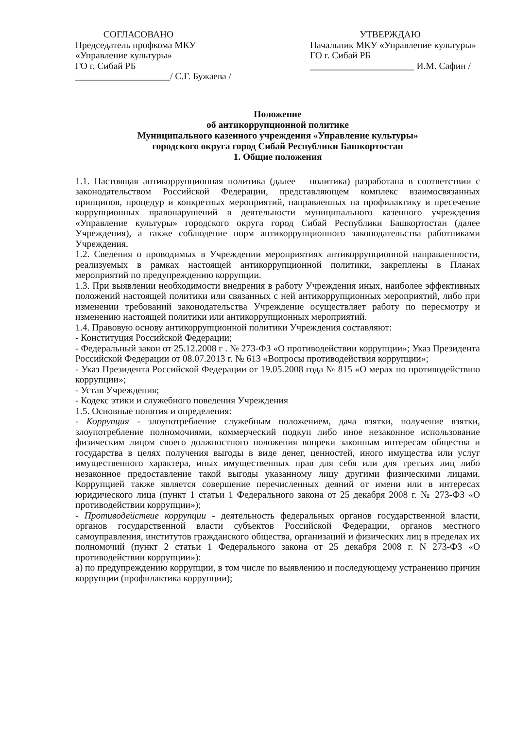СОГЛАСОВАНО
Председатель профкома МКУ
«Управление культуры»
ГО г. Сибай РБ
____________________/ С.Г. Бужаева /
УТВЕРЖДАЮ
Начальник МКУ «Управление культуры» ГО г. Сибай РБ
______________________ И.М. Сафин /
Положение
об антикоррупционной политике
Муниципального казенного учреждения «Управление культуры»
городского округа город Сибай Республики Башкортостан
1. Общие положения
1.1. Настоящая антикоррупционная политика (далее – политика) разработана в соответствии с законодательством Российской Федерации, представляющем комплекс взаимосвязанных принципов, процедур и конкретных мероприятий, направленных на профилактику и пресечение коррупционных правонарушений в деятельности муниципального казенного учреждения «Управление культуры» городского округа город Сибай Республики Башкортостан (далее Учреждения), а также соблюдение норм антикоррупционного законодательства работниками Учреждения.
1.2. Сведения о проводимых в Учреждении мероприятиях антикоррупционной направленности, реализуемых в рамках настоящей антикоррупционной политики, закреплены в Планах мероприятий по предупреждению коррупции.
1.3. При выявлении необходимости внедрения в работу Учреждения иных, наиболее эффективных положений настоящей политики или связанных с ней антикоррупционных мероприятий, либо при изменении требований законодательства Учреждение осуществляет работу по пересмотру и изменению настоящей политики или антикоррупционных мероприятий.
1.4. Правовую основу антикоррупционной политики Учреждения составляют:
- Конституция Российской Федерации;
- Федеральный закон от 25.12.2008 г . № 273-ФЗ «О противодействии коррупции»; Указ Президента Российской Федерации от 08.07.2013 г. № 613 «Вопросы противодействия коррупции»;
- Указ Президента Российской Федерации от 19.05.2008 года № 815 «О мерах по противодействию коррупции»;
- Устав Учреждения;
- Кодекс этики и служебного поведения Учреждения
1.5. Основные понятия и определения:
- Коррупция - злоупотребление служебным положением, дача взятки, получение взятки, злоупотребление полномочиями, коммерческий подкуп либо иное незаконное использование физическим лицом своего должностного положения вопреки законным интересам общества и государства в целях получения выгоды в виде денег, ценностей, иного имущества или услуг имущественного характера, иных имущественных прав для себя или для третьих лиц либо незаконное предоставление такой выгоды указанному лицу другими физическими лицами. Коррупцией также является совершение перечисленных деяний от имени или в интересах юридического лица (пункт 1 статьи 1 Федерального закона от 25 декабря 2008 г. № 273-ФЗ «О противодействии коррупции»);
- Противодействие коррупции - деятельность федеральных органов государственной власти, органов государственной власти субъектов Российской Федерации, органов местного самоуправления, институтов гражданского общества, организаций и физических лиц в пределах их полномочий (пункт 2 статьи 1 Федерального закона от 25 декабря 2008 г. N 273-ФЗ «О противодействии коррупции»):
а) по предупреждению коррупции, в том числе по выявлению и последующему устранению причин коррупции (профилактика коррупции);